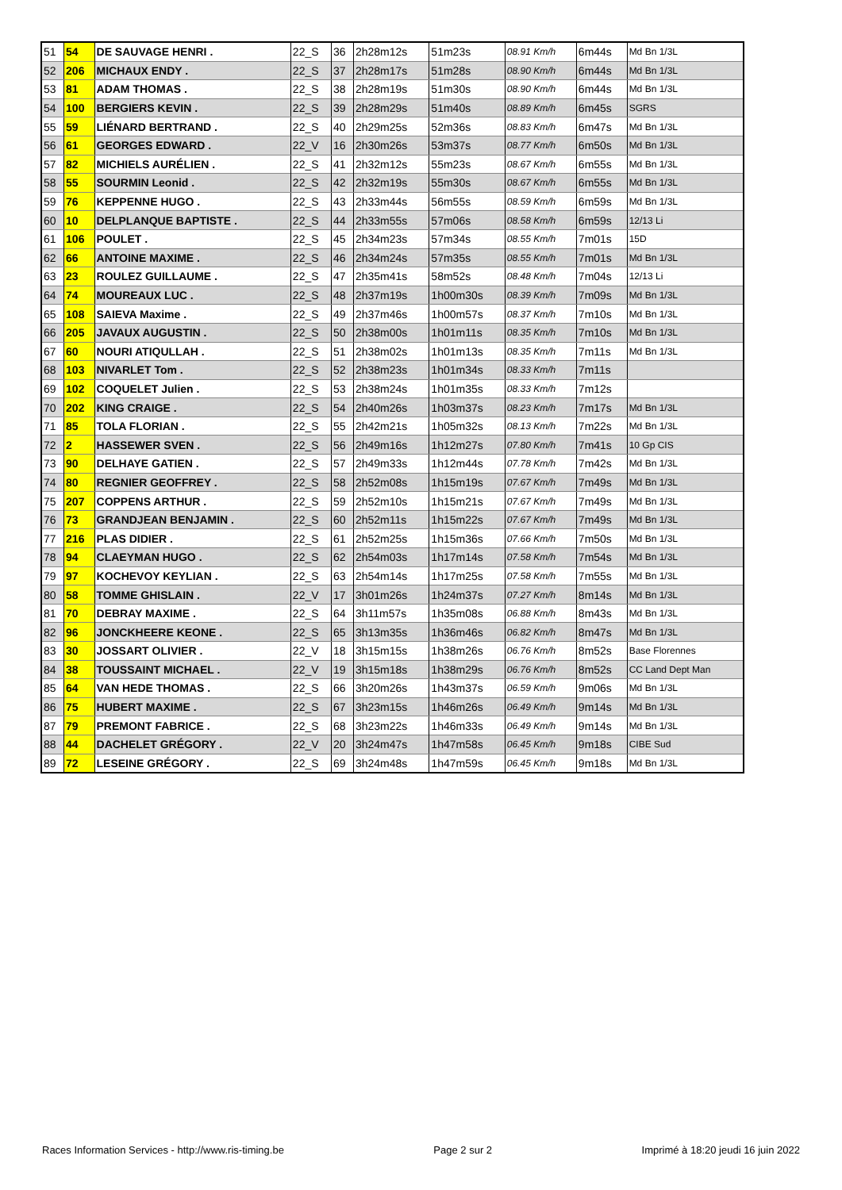| 51 | 54 | DE SAUVAGE HENRI . | 22_S | 36 | 2h28m12s | 51m23s | 08.91 Km/h | 6m44s | Md Bn 1/3L |
| 52 | 206 | MICHAUX ENDY . | 22_S | 37 | 2h28m17s | 51m28s | 08.90 Km/h | 6m44s | Md Bn 1/3L |
| 53 | 81 | ADAM THOMAS . | 22_S | 38 | 2h28m19s | 51m30s | 08.90 Km/h | 6m44s | Md Bn 1/3L |
| 54 | 100 | BERGIERS KEVIN . | 22_S | 39 | 2h28m29s | 51m40s | 08.89 Km/h | 6m45s | SGRS |
| 55 | 59 | LIÉNARD BERTRAND . | 22_S | 40 | 2h29m25s | 52m36s | 08.83 Km/h | 6m47s | Md Bn 1/3L |
| 56 | 61 | GEORGES EDWARD . | 22_V | 16 | 2h30m26s | 53m37s | 08.77 Km/h | 6m50s | Md Bn 1/3L |
| 57 | 82 | MICHIELS AURÉLIEN . | 22_S | 41 | 2h32m12s | 55m23s | 08.67 Km/h | 6m55s | Md Bn 1/3L |
| 58 | 55 | SOURMIN Leonid . | 22_S | 42 | 2h32m19s | 55m30s | 08.67 Km/h | 6m55s | Md Bn 1/3L |
| 59 | 76 | KEPPENNE HUGO . | 22_S | 43 | 2h33m44s | 56m55s | 08.59 Km/h | 6m59s | Md Bn 1/3L |
| 60 | 10 | DELPLANQUE BAPTISTE . | 22_S | 44 | 2h33m55s | 57m06s | 08.58 Km/h | 6m59s | 12/13 Li |
| 61 | 106 | POULET . | 22_S | 45 | 2h34m23s | 57m34s | 08.55 Km/h | 7m01s | 15D |
| 62 | 66 | ANTOINE MAXIME . | 22_S | 46 | 2h34m24s | 57m35s | 08.55 Km/h | 7m01s | Md Bn 1/3L |
| 63 | 23 | ROULEZ GUILLAUME . | 22_S | 47 | 2h35m41s | 58m52s | 08.48 Km/h | 7m04s | 12/13 Li |
| 64 | 74 | MOUREAUX LUC . | 22_S | 48 | 2h37m19s | 1h00m30s | 08.39 Km/h | 7m09s | Md Bn 1/3L |
| 65 | 108 | SAIEVA Maxime . | 22_S | 49 | 2h37m46s | 1h00m57s | 08.37 Km/h | 7m10s | Md Bn 1/3L |
| 66 | 205 | JAVAUX AUGUSTIN . | 22_S | 50 | 2h38m00s | 1h01m11s | 08.35 Km/h | 7m10s | Md Bn 1/3L |
| 67 | 60 | NOURI ATIQULLAH . | 22_S | 51 | 2h38m02s | 1h01m13s | 08.35 Km/h | 7m11s | Md Bn 1/3L |
| 68 | 103 | NIVARLET Tom . | 22_S | 52 | 2h38m23s | 1h01m34s | 08.33 Km/h | 7m11s | |
| 69 | 102 | COQUELET Julien . | 22_S | 53 | 2h38m24s | 1h01m35s | 08.33 Km/h | 7m12s | |
| 70 | 202 | KING CRAIGE . | 22_S | 54 | 2h40m26s | 1h03m37s | 08.23 Km/h | 7m17s | Md Bn 1/3L |
| 71 | 85 | TOLA FLORIAN . | 22_S | 55 | 2h42m21s | 1h05m32s | 08.13 Km/h | 7m22s | Md Bn 1/3L |
| 72 | 2 | HASSEWER SVEN . | 22_S | 56 | 2h49m16s | 1h12m27s | 07.80 Km/h | 7m41s | 10 Gp CIS |
| 73 | 90 | DELHAYE GATIEN . | 22_S | 57 | 2h49m33s | 1h12m44s | 07.78 Km/h | 7m42s | Md Bn 1/3L |
| 74 | 80 | REGNIER GEOFFREY . | 22_S | 58 | 2h52m08s | 1h15m19s | 07.67 Km/h | 7m49s | Md Bn 1/3L |
| 75 | 207 | COPPENS ARTHUR . | 22_S | 59 | 2h52m10s | 1h15m21s | 07.67 Km/h | 7m49s | Md Bn 1/3L |
| 76 | 73 | GRANDJEAN BENJAMIN . | 22_S | 60 | 2h52m11s | 1h15m22s | 07.67 Km/h | 7m49s | Md Bn 1/3L |
| 77 | 216 | PLAS DIDIER . | 22_S | 61 | 2h52m25s | 1h15m36s | 07.66 Km/h | 7m50s | Md Bn 1/3L |
| 78 | 94 | CLAEYMAN HUGO . | 22_S | 62 | 2h54m03s | 1h17m14s | 07.58 Km/h | 7m54s | Md Bn 1/3L |
| 79 | 97 | KOCHEVOY KEYLIAN . | 22_S | 63 | 2h54m14s | 1h17m25s | 07.58 Km/h | 7m55s | Md Bn 1/3L |
| 80 | 58 | TOMME GHISLAIN . | 22_V | 17 | 3h01m26s | 1h24m37s | 07.27 Km/h | 8m14s | Md Bn 1/3L |
| 81 | 70 | DEBRAY MAXIME . | 22_S | 64 | 3h11m57s | 1h35m08s | 06.88 Km/h | 8m43s | Md Bn 1/3L |
| 82 | 96 | JONCKHEERE KEONE . | 22_S | 65 | 3h13m35s | 1h36m46s | 06.82 Km/h | 8m47s | Md Bn 1/3L |
| 83 | 30 | JOSSART OLIVIER . | 22_V | 18 | 3h15m15s | 1h38m26s | 06.76 Km/h | 8m52s | Base Florennes |
| 84 | 38 | TOUSSAINT MICHAEL . | 22_V | 19 | 3h15m18s | 1h38m29s | 06.76 Km/h | 8m52s | CC Land Dept Man |
| 85 | 64 | VAN HEDE THOMAS . | 22_S | 66 | 3h20m26s | 1h43m37s | 06.59 Km/h | 9m06s | Md Bn 1/3L |
| 86 | 75 | HUBERT MAXIME . | 22_S | 67 | 3h23m15s | 1h46m26s | 06.49 Km/h | 9m14s | Md Bn 1/3L |
| 87 | 79 | PREMONT FABRICE . | 22_S | 68 | 3h23m22s | 1h46m33s | 06.49 Km/h | 9m14s | Md Bn 1/3L |
| 88 | 44 | DACHELET GRÉGORY . | 22_V | 20 | 3h24m47s | 1h47m58s | 06.45 Km/h | 9m18s | CIBE Sud |
| 89 | 72 | LESEINE GRÉGORY . | 22_S | 69 | 3h24m48s | 1h47m59s | 06.45 Km/h | 9m18s | Md Bn 1/3L |
Races Information Services - http://www.ris-timing.be Page 2 sur 2 Imprimé à 18:20 jeudi 16 juin 2022